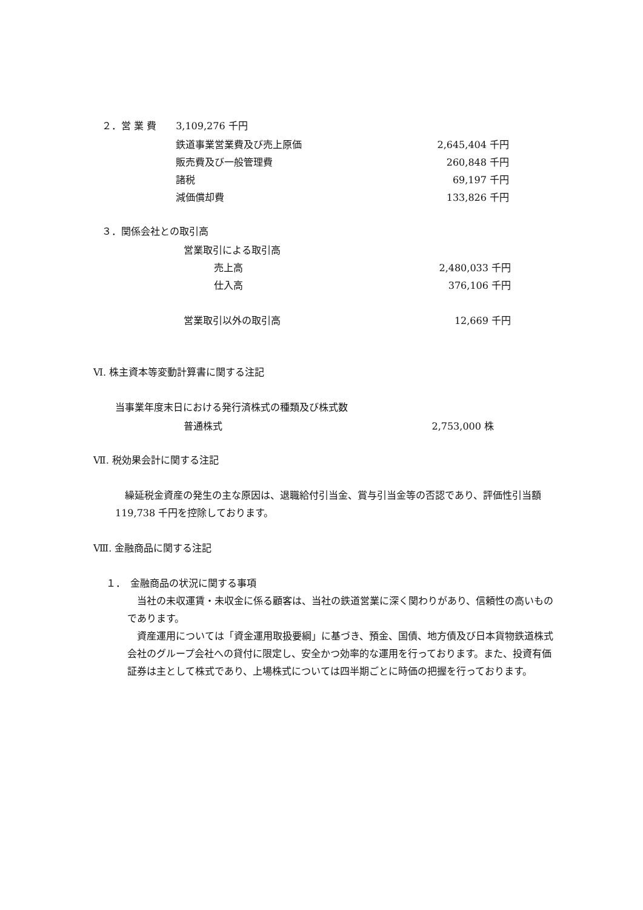２．営 業 費　　3,109,276 千円
| 鉄道事業営業費及び売上原価 | 2,645,404 千円 |
| 販売費及び一般管理費 | 260,848 千円 |
| 諸税 | 69,197 千円 |
| 減価償却費 | 133,826 千円 |
３．関係会社との取引高
| 営業取引による取引高 | |
| 売上高 | 2,480,033 千円 |
| 仕入高 | 376,106 千円 |
| 営業取引以外の取引高 | 12,669 千円 |
Ⅵ. 株主資本等変動計算書に関する注記
当事業年度末日における発行済株式の種類及び株式数
| 普通株式 | 2,753,000 株 |
Ⅶ. 税効果会計に関する注記
繰延税金資産の発生の主な原因は、退職給付引当金、賞与引当金等の否認であり、評価性引当額 119,738 千円を控除しております。
Ⅷ. 金融商品に関する注記
１．　金融商品の状況に関する事項
当社の未収運賃・未収金に係る顧客は、当社の鉄道営業に深く関わりがあり、信頼性の高いものであります。
資産運用については「資金運用取扱要綱」に基づき、預金、国債、地方債及び日本貨物鉄道株式会社のグループ会社への貸付に限定し、安全かつ効率的な運用を行っております。また、投資有価証券は主として株式であり、上場株式については四半期ごとに時価の把握を行っております。